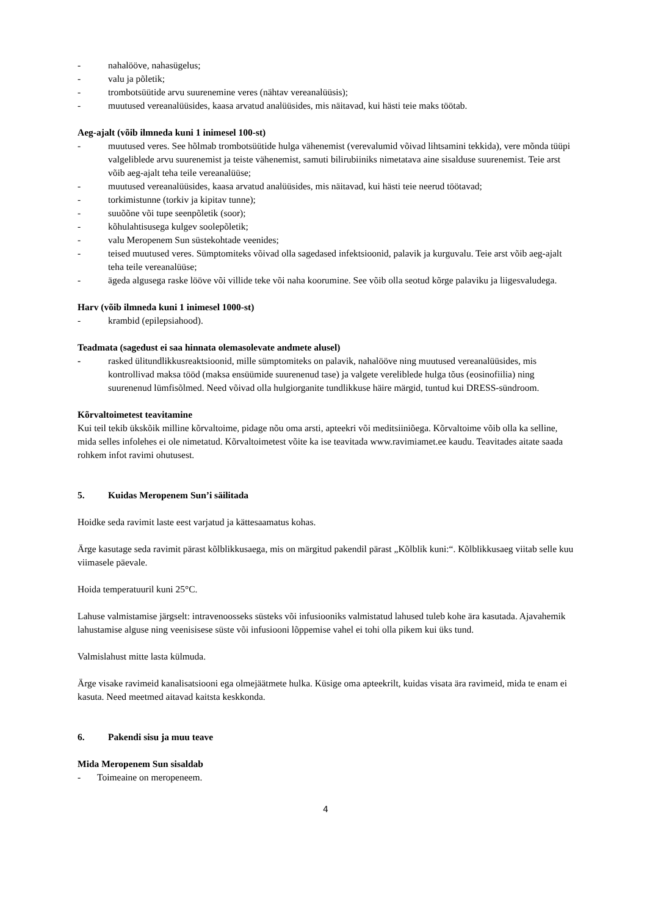- nahalööve, nahasügelus;
- valu ja põletik;
- trombotsüütide arvu suurenemine veres (nähtav vereanalüüsis);
- muutused vereanalüüsides, kaasa arvatud analüüsides, mis näitavad, kui hästi teie maks töötab.
Aeg-ajalt (võib ilmneda kuni 1 inimesel 100-st)
- muutused veres. See hõlmab trombotsüütide hulga vähenemist (verevalumid võivad lihtsamini tekkida), vere mõnda tüüpi valgeliblede arvu suurenemist ja teiste vähenemist, samuti bilirubiiniks nimetatava aine sisalduse suurenemist. Teie arst võib aeg-ajalt teha teile vereanalüüse;
- muutused vereanalüüsides, kaasa arvatud analüüsides, mis näitavad, kui hästi teie neerud töötavad;
- torkimistunne (torkiv ja kipitav tunne);
- suuõõne või tupe seenpõletik (soor);
- kõhulahtisusega kulgev soolepõletik;
- valu Meropenem Sun süstekohtade veenides;
- teised muutused veres. Sümptomiteks võivad olla sagedased infektsioonid, palavik ja kurguvalu. Teie arst võib aeg-ajalt teha teile vereanalüüse;
- ägeda algusega raske lööve või villide teke või naha koorumine. See võib olla seotud kõrge palaviku ja liigesvaludega.
Harv (võib ilmneda kuni 1 inimesel 1000-st)
- krambid (epilepsiahood).
Teadmata (sagedust ei saa hinnata olemasolevate andmete alusel)
- rasked ülitundlikkusreaktsioonid, mille sümptomiteks on palavik, nahalööve ning muutused vereanalüüsides, mis kontrollivad maksa tööd (maksa ensüümide suurenenud tase) ja valgete vereliblede hulga tõus (eosinofiilia) ning suurenenud lümfisõlmed. Need võivad olla hulgiorganite tundlikkuse häire märgid, tuntud kui DRESS-sündroom.
Kõrvaltoimetest teavitamine
Kui teil tekib ükskõik milline kõrvaltoime, pidage nõu oma arsti, apteekri või meditsiiniõega. Kõrvaltoime võib olla ka selline, mida selles infolehes ei ole nimetatud. Kõrvaltoimetest võite ka ise teavitada www.ravimiamet.ee kaudu. Teavitades aitate saada rohkem infot ravimi ohutusest.
5. Kuidas Meropenem Sun’i säilitada
Hoidke seda ravimit laste eest varjatud ja kättesaamatus kohas.
Ärge kasutage seda ravimit pärast kõlblikkusaega, mis on märgitud pakendil pärast „Kõlblik kuni:“. Kõlblikkusaeg viitab selle kuu viimasele päevale.
Hoida temperatuuril kuni 25°C.
Lahuse valmistamise järgselt: intravenoosseks süsteks või infusiooniks valmistatud lahused tuleb kohe ära kasutada. Ajavahemik lahustamise alguse ning veenisisese süste või infusiooni lõppemise vahel ei tohi olla pikem kui üks tund.
Valmislahust mitte lasta külmuda.
Ärge visake ravimeid kanalisatsiooni ega olmejäätmete hulka. Küsige oma apteekrilt, kuidas visata ära ravimeid, mida te enam ei kasuta. Need meetmed aitavad kaitsta keskkonda.
6. Pakendi sisu ja muu teave
Mida Meropenem Sun sisaldab
- Toimeaine on meropeneem.
4